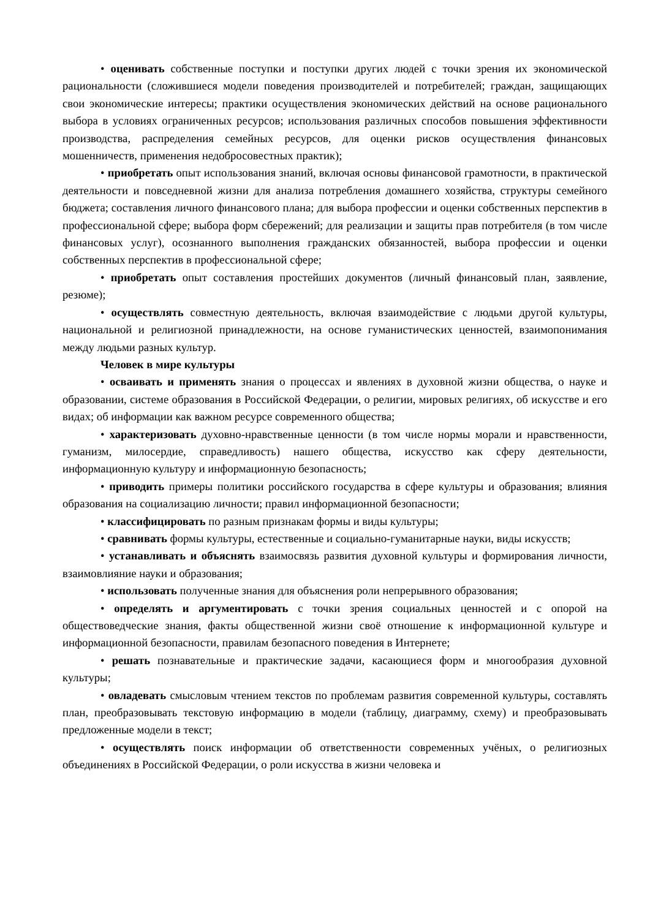• оценивать собственные поступки и поступки других людей с точки зрения их экономической рациональности (сложившиеся модели поведения производителей и потребителей; граждан, защищающих свои экономические интересы; практики осуществления экономических действий на основе рационального выбора в условиях ограниченных ресурсов; использования различных способов повышения эффективности производства, распределения семейных ресурсов, для оценки рисков осуществления финансовых мошенничеств, применения недобросовестных практик);
• приобретать опыт использования знаний, включая основы финансовой грамотности, в практической деятельности и повседневной жизни для анализа потребления домашнего хозяйства, структуры семейного бюджета; составления личного финансового плана; для выбора профессии и оценки собственных перспектив в профессиональной сфере; выбора форм сбережений; для реализации и защиты прав потребителя (в том числе финансовых услуг), осознанного выполнения гражданских обязанностей, выбора профессии и оценки собственных перспектив в профессиональной сфере;
• приобретать опыт составления простейших документов (личный финансовый план, заявление, резюме);
• осуществлять совместную деятельность, включая взаимодействие с людьми другой культуры, национальной и религиозной принадлежности, на основе гуманистических ценностей, взаимопонимания между людьми разных культур.
Человек в мире культуры
• осваивать и применять знания о процессах и явлениях в духовной жизни общества, о науке и образовании, системе образования в Российской Федерации, о религии, мировых религиях, об искусстве и его видах; об информации как важном ресурсе современного общества;
• характеризовать духовно-нравственные ценности (в том числе нормы морали и нравственности, гуманизм, милосердие, справедливость) нашего общества, искусство как сферу деятельности, информационную культуру и информационную безопасность;
• приводить примеры политики российского государства в сфере культуры и образования; влияния образования на социализацию личности; правил информационной безопасности;
• классифицировать по разным признакам формы и виды культуры;
• сравнивать формы культуры, естественные и социально-гуманитарные науки, виды искусств;
• устанавливать и объяснять взаимосвязь развития духовной культуры и формирования личности, взаимовлияние науки и образования;
• использовать полученные знания для объяснения роли непрерывного образования;
• определять и аргументировать с точки зрения социальных ценностей и с опорой на обществоведческие знания, факты общественной жизни своё отношение к информационной культуре и информационной безопасности, правилам безопасного поведения в Интернете;
• решать познавательные и практические задачи, касающиеся форм и многообразия духовной культуры;
• овладевать смысловым чтением текстов по проблемам развития современной культуры, составлять план, преобразовывать текстовую информацию в модели (таблицу, диаграмму, схему) и преобразовывать предложенные модели в текст;
• осуществлять поиск информации об ответственности современных учёных, о религиозных объединениях в Российской Федерации, о роли искусства в жизни человека и